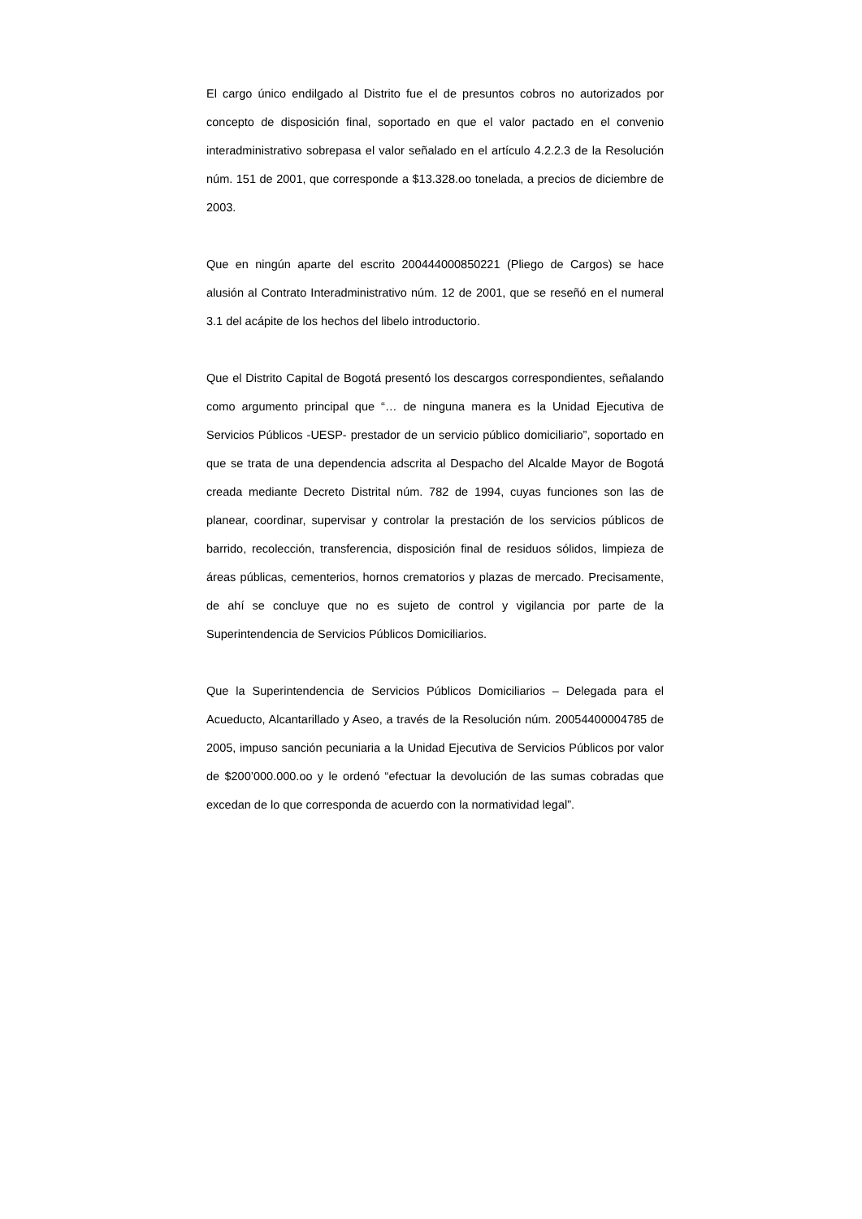El cargo único endilgado al Distrito fue el de presuntos cobros no autorizados por concepto de disposición final, soportado en que el valor pactado en el convenio interadministrativo sobrepasa el valor señalado en el artículo 4.2.2.3 de la Resolución núm. 151 de 2001, que corresponde a $13.328.oo tonelada, a precios de diciembre de 2003.
Que en ningún aparte del escrito 200444000850221 (Pliego de Cargos) se hace alusión al Contrato Interadministrativo núm. 12 de 2001, que se reseñó en el numeral 3.1 del acápite de los hechos del libelo introductorio.
Que el Distrito Capital de Bogotá presentó los descargos correspondientes, señalando como argumento principal que “… de ninguna manera es la Unidad Ejecutiva de Servicios Públicos -UESP- prestador de un servicio público domiciliario”, soportado en que se trata de una dependencia adscrita al Despacho del Alcalde Mayor de Bogotá creada mediante Decreto Distrital núm. 782 de 1994, cuyas funciones son las de planear, coordinar, supervisar y controlar la prestación de los servicios públicos de barrido, recolección, transferencia, disposición final de residuos sólidos, limpieza de áreas públicas, cementerios, hornos crematorios y plazas de mercado. Precisamente, de ahí se concluye que no es sujeto de control y vigilancia por parte de la Superintendencia de Servicios Públicos Domiciliarios.
Que la Superintendencia de Servicios Públicos Domiciliarios – Delegada para el Acueducto, Alcantarillado y Aseo, a través de la Resolución núm. 20054400004785 de 2005, impuso sanción pecuniaria a la Unidad Ejecutiva de Servicios Públicos por valor de $200’000.000.oo y le ordenó “efectuar la devolución de las sumas cobradas que excedan de lo que corresponda de acuerdo con la normatividad legal”.